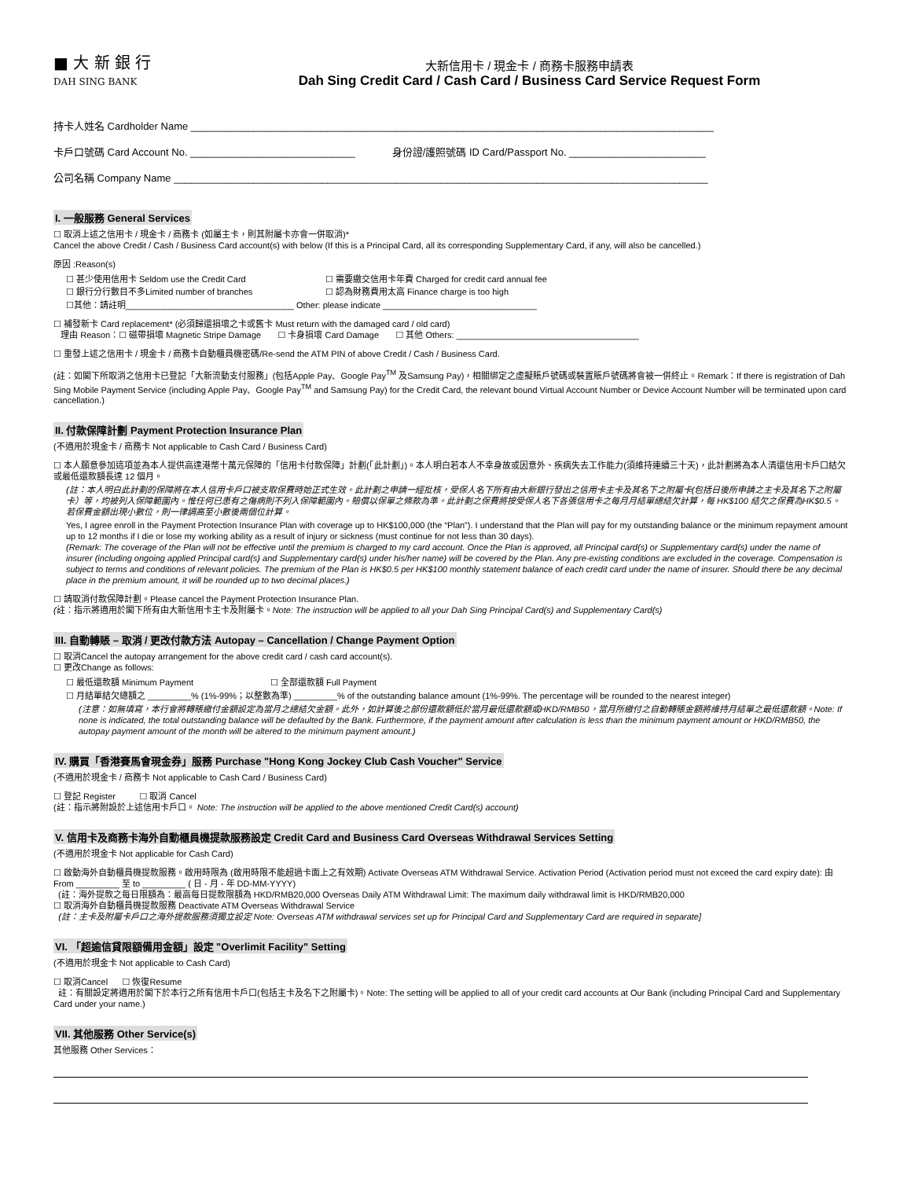■ 大 新 銀 行
DAH SING BANK
大新信用卡 / 現金卡 / 商務卡服務申請表
Dah Sing Credit Card / Cash Card / Business Card Service Request Form
持卡人姓名 Cardholder Name ____________________________________________________________________________________________
卡戶口號碼 Card Account No. _____________________________ 身份證/護照號碼 ID Card/Passport No. ________________________
公司名稱 Company Name ______________________________________________________________________________________________
I. 一般服務 General Services
☐ 取消上述之信用卡 / 現金卡 / 商務卡 (如屬主卡，則其附屬卡亦會一併取消)*
Cancel the above Credit / Cash / Business Card account(s) with below (If this is a Principal Card, all its corresponding Supplementary Card, if any, will also be cancelled.)
原因 :Reason(s)
☐ 甚少使用信用卡 Seldom use the Credit Card ☐ 需要繳交信用卡年費 Charged for credit card annual fee
☐ 銀行分行數目不多Limited number of branches ☐ 認為財務費用太高 Finance charge is too high
☐其他：請註明___________________________________ Other: please indicate ________________________________
☐ 補發新卡 Card replacement* (必須歸還損壞之卡或舊卡 Must return with the damaged card / old card)
理由 Reason：☐ 磁帶損壞 Magnetic Stripe Damage ☐ 卡身損壞 Card Damage ☐ 其他 Others: ______________________________________
☐ 重發上述之信用卡 / 現金卡 / 商務卡自動櫃員機密碼/Re-send the ATM PIN of above Credit / Cash / Business Card.
(註：如閣下所取消之信用卡已登記「大新流動支付服務」(包括Apple Pay、Google Pay<sup>TM</sup> 及Samsung Pay)，相關綁定之虛擬賬戶號碼或裝置賬戶號碼將會被一併終止。Remark：If there is registration of Dah Sing Mobile Payment Service (including Apple Pay、Google Pay<sup>TM</sup> and Samsung Pay) for the Credit Card, the relevant bound Virtual Account Number or Device Account Number will be terminated upon card cancellation.)
II. 付款保障計劃 Payment Protection Insurance Plan
(不適用於現金卡 / 商務卡 Not applicable to Cash Card / Business Card)
☐ 本人願意參加這項並為本人提供高達港幣十萬元保障的「信用卡付款保障」計劃(「此計劃」)。本人明白若本人不幸身故或因意外、疾病失去工作能力(須維持連續三十天)，此計劃將為本人清還信用卡戶口結欠或最低還款額長達 12 個月。
(註：本人明白此計劃的保障將在本人信用卡戶口被支取保費時始正式生效。此計劃之申請一經批核，受保人名下所有由大新銀行發出之信用卡主卡及其名下之附屬卡(包括日後所申請之主卡及其名下之附屬卡）等，均被列入保障範圍內。惟任何已患有之傷病則不列入保障範圍內。賠償以保單之條款為準。此計劃之保費將按受保人名下各張信用卡之每月月結單總結欠計算，每 HK$100 結欠之保費為HK$0.5。若保費金額出現小數位，則一律調高至小數後兩個位計算。
Yes, I agree enroll in the Payment Protection Insurance Plan with coverage up to HK$100,000 (the “Plan”). I understand that the Plan will pay for my outstanding balance or the minimum repayment amount up to 12 months if I die or lose my working ability as a result of injury or sickness (must continue for not less than 30 days).
(Remark: The coverage of the Plan will not be effective until the premium is charged to my card account. Once the Plan is approved, all Principal card(s) or Supplementary card(s) under the name of insurer (including ongoing applied Principal card(s) and Supplementary card(s) under his/her name) will be covered by the Plan. Any pre-existing conditions are excluded in the coverage. Compensation is subject to terms and conditions of relevant policies. The premium of the Plan is HK$0.5 per HK$100 monthly statement balance of each credit card under the name of insurer. Should there be any decimal place in the premium amount, it will be rounded up to two decimal places.)
☐ 請取消付款保障計劃。Please cancel the Payment Protection Insurance Plan.
(註：指示將適用於閣下所有由大新信用卡主卡及附屬卡。Note: The instruction will be applied to all your Dah Sing Principal Card(s) and Supplementary Card(s)
III. 自動轉賬 – 取消 / 更改付款方法 Autopay – Cancellation / Change Payment Option
☐ 取消Cancel the autopay arrangement for the above credit card / cash card account(s).
☐ 更改Change as follows:
☐ 最低還款額 Minimum Payment ☐ 全部還款額 Full Payment
☐ 月結單結欠總額之 _________% (1%-99%；以整數為準) _________% of the outstanding balance amount (1%-99%. The percentage will be rounded to the nearest integer)
(注意：如無填寫，本行會將轉賬繳付金額設定為當月之總結欠金額。此外，如計算後之部份還款額低於當月最低還款額或HKD/RMB50，當月所繳付之自動轉賬金額將維持月結單之最低還款額。Note: If none is indicated, the total outstanding balance will be defaulted by the Bank. Furthermore, if the payment amount after calculation is less than the minimum payment amount or HKD/RMB50, the autopay payment amount of the month will be altered to the minimum payment amount.)
IV. 購買「香港賽馬會現金券」服務 Purchase "Hong Kong Jockey Club Cash Voucher" Service
(不適用於現金卡 / 商務卡 Not applicable to Cash Card / Business Card)
☐ 登記 Register ☐ 取消 Cancel
(註：指示將附設於上述信用卡戶口。 Note: The instruction will be applied to the above mentioned Credit Card(s) account)
V. 信用卡及商務卡海外自動櫃員機提款服務設定 Credit Card and Business Card Overseas Withdrawal Services Setting
(不適用於現金卡 Not applicable for Cash Card)
☐ 啟動海外自動櫃員機提款服務。啟用時限為 (啟用時限不能超過卡面上之有效期) Activate Overseas ATM Withdrawal Service. Activation Period (Activation period must not exceed the card expiry date): 由 From _________ 至 to _________ ( 日 - 月 - 年 DD-MM-YYYY)
(註：海外提款之每日限額為：最高每日提款限額為 HKD/RMB20,000 Overseas Daily ATM Withdrawal Limit: The maximum daily withdrawal limit is HKD/RMB20,000
☐ 取消海外自動櫃員機提款服務 Deactivate ATM Overseas Withdrawal Service
(註：主卡及附屬卡戶口之海外提款服務須獨立設定 Note: Overseas ATM withdrawal services set up for Principal Card and Supplementary Card are required in separate]
VI. 「超逾信貸限額備用金額」設定 "Overlimit Facility" Setting
(不適用於現金卡 Not applicable to Cash Card)
☐ 取消Cancel ☐ 恢復Resume
註：有關設定將適用於閣下於本行之所有信用卡戶口(包括主卡及名下之附屬卡)。Note: The setting will be applied to all of your credit card accounts at Our Bank (including Principal Card and Supplementary Card under your name.)
VII. 其他服務 Other Service(s)
其他服務 Other Services：